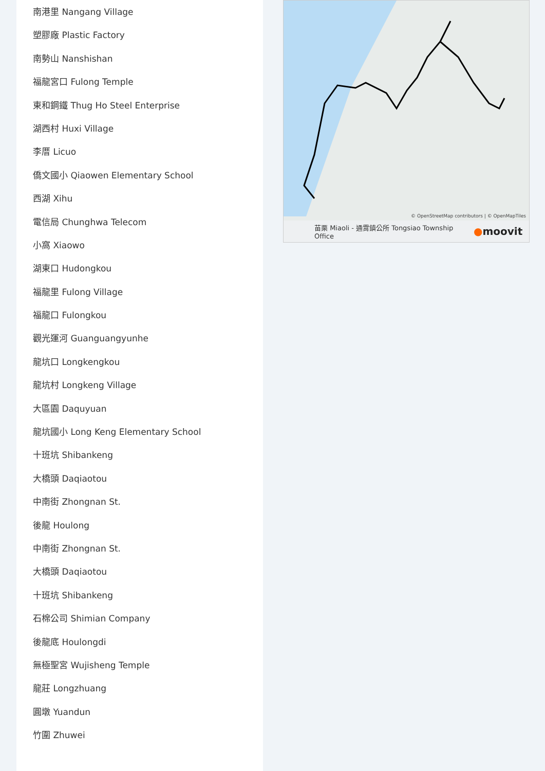南港里 Nangang Village
塑膠廠 Plastic Factory
南勢山 Nanshishan
福龍宮口 Fulong Temple
東和鋼鐵 Thug Ho Steel Enterprise
湖西村 Huxi Village
李厝 Licuo
僑文國小 Qiaowen Elementary School
西湖 Xihu
電信局 Chunghwa Telecom
小窩 Xiaowo
湖東口 Hudongkou
福龍里 Fulong Village
福龍口 Fulongkou
觀光運河 Guanguangyunhe
龍坑口 Longkengkou
龍坑村 Longkeng Village
大區園 Daquyuan
龍坑國小 Long Keng Elementary School
十班坑 Shibankeng
大橋頭 Daqiaotou
中南街 Zhongnan St.
後龍 Houlong
中南街 Zhongnan St.
大橋頭 Daqiaotou
十班坑 Shibankeng
石棉公司 Shimian Company
後龍底 Houlongdi
無極聖宮 Wujisheng Temple
龍莊 Longzhuang
圓墩 Yuandun
竹圍 Zhuwei
© OpenStreetMap contributors | © OpenMapTiles
苗栗 Miaoli - 通霄鎮公所 Tongsiao Township Office
●moovit